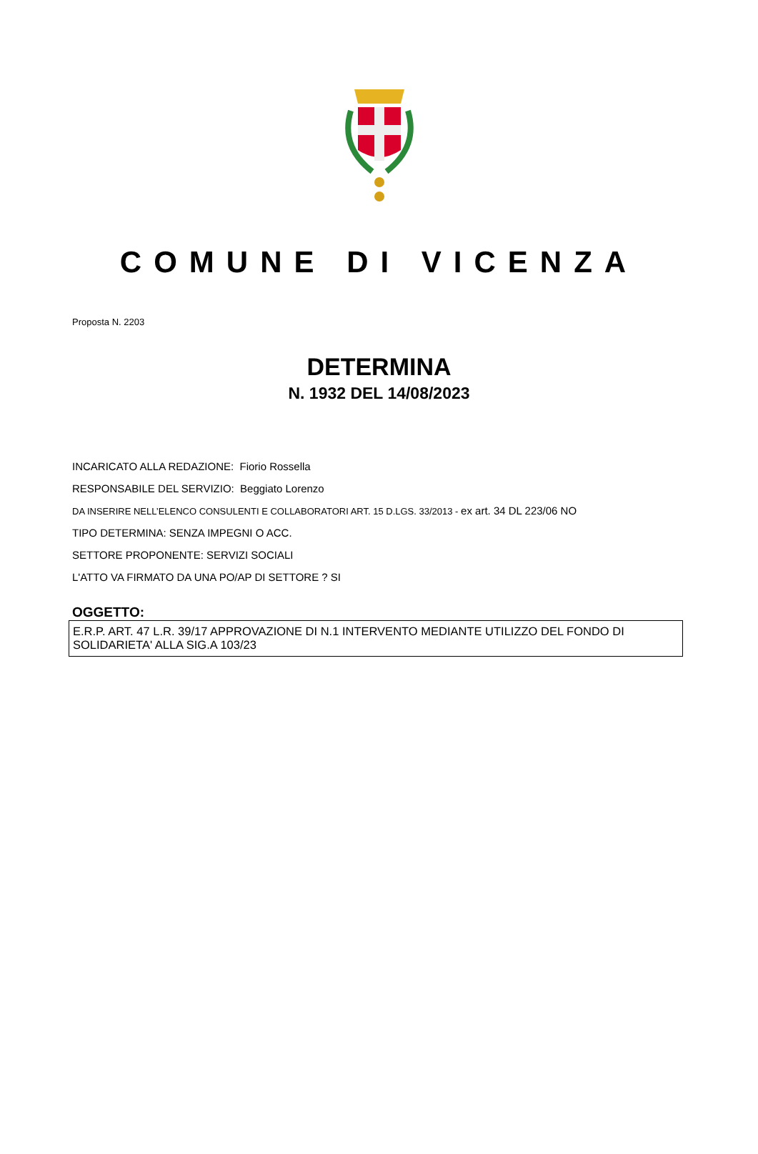COMUNE DI VICENZA
Proposta N. 2203
DETERMINA
N. 1932 DEL 14/08/2023
INCARICATO ALLA REDAZIONE: Fiorio Rossella
RESPONSABILE DEL SERVIZIO: Beggiato Lorenzo
DA INSERIRE NELL’ELENCO CONSULENTI E COLLABORATORI ART. 15 D.LGS. 33/2013 - ex art. 34 DL 223/06 NO
TIPO DETERMINA: SENZA IMPEGNI O ACC.
SETTORE PROPONENTE: SERVIZI SOCIALI
L'ATTO VA FIRMATO DA UNA PO/AP DI SETTORE ? SI
OGGETTO:
E.R.P. ART. 47 L.R. 39/17 APPROVAZIONE DI N.1 INTERVENTO MEDIANTE UTILIZZO DEL FONDO DI SOLIDARIETA' ALLA SIG.A 103/23